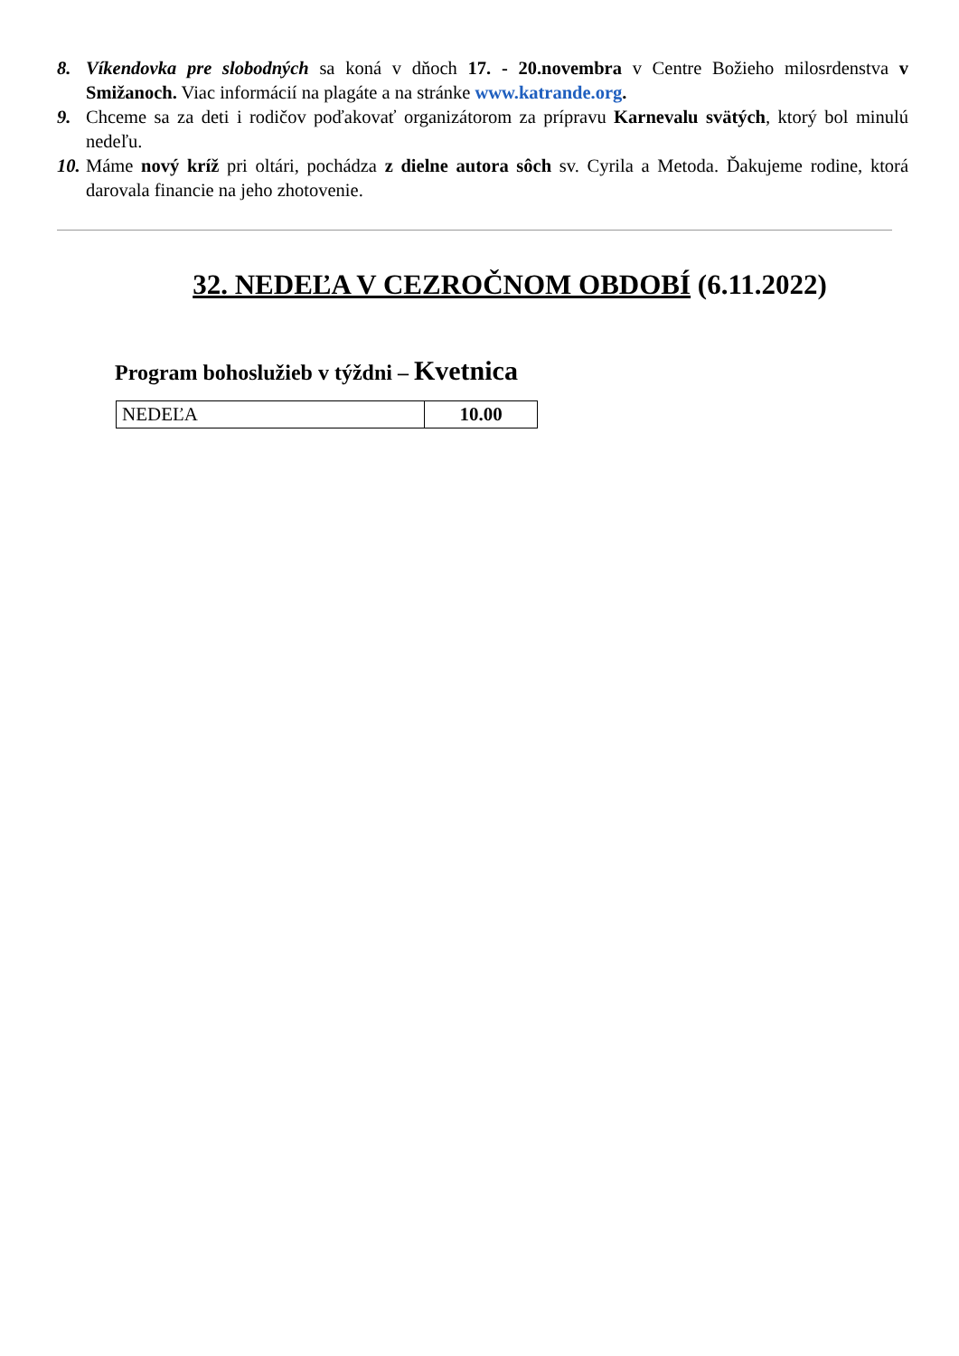8. Víkendovka pre slobodných sa koná v dňoch 17. - 20.novembra v Centre Božieho milosrdenstva v Smižanoch. Viac informácií na plagáte a na stránke www.katrande.org.
9. Chceme sa za deti i rodičov poďakovať organizátorom za prípravu Karnevalu svätých, ktorý bol minulú nedeľu.
10.
Máme nový kríž pri oltári, pochádza z dielne autora sôch sv. Cyrila a Metoda. Ďakujeme rodine, ktorá darovala financie na jeho zhotovenie.
32. NEDEĽA V CEZROČNOM OBDOBÍ (6.11.2022)
Program bohoslužieb v týždni – Kvetnica
| NEDEĽA | 10.00 |